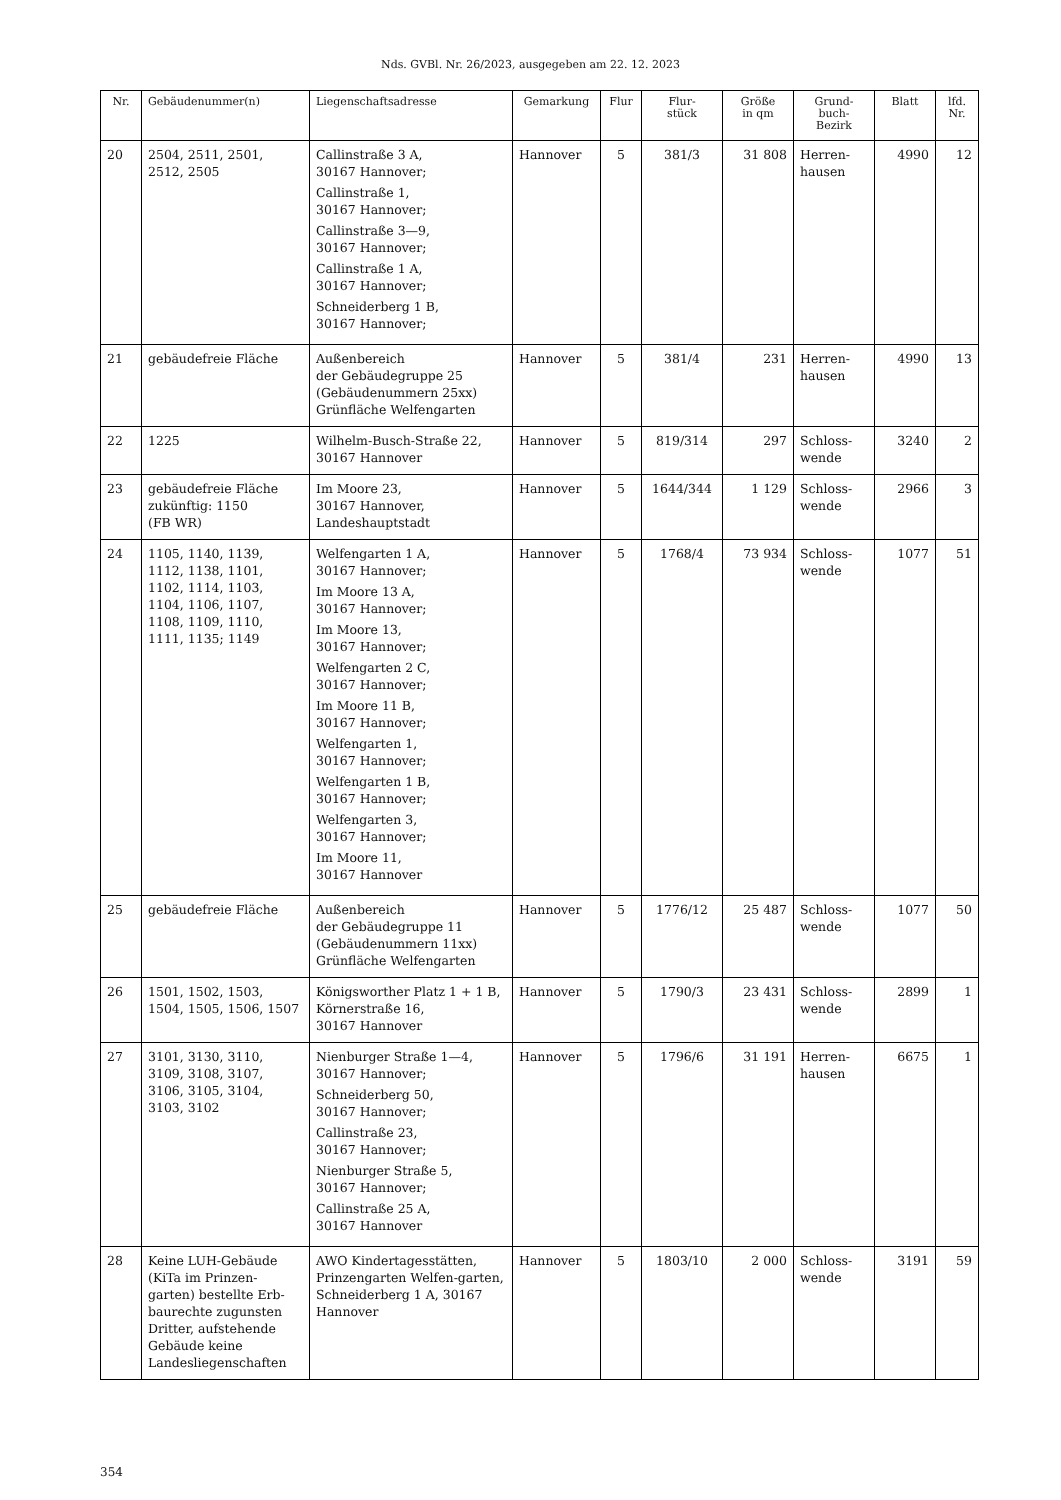Nds. GVBl. Nr. 26/2023, ausgegeben am 22. 12. 2023
| Nr. | Gebäudenummer(n) | Liegenschaftsadresse | Gemarkung | Flur | Flur- stück | Größe in qm | Grund- buch- Bezirk | Blatt | lfd. Nr. |
| --- | --- | --- | --- | --- | --- | --- | --- | --- | --- |
| 20 | 2504, 2511, 2501, 2512, 2505 | Callinstraße 3 A, 30167 Hannover; Callinstraße 1, 30167 Hannover; Callinstraße 3—9, 30167 Hannover; Callinstraße 1 A, 30167 Hannover; Schneiderberg 1 B, 30167 Hannover; | Hannover | 5 | 381/3 | 31 808 | Herren- hausen | 4990 | 12 |
| 21 | gebäudefreie Fläche | Außenbereich der Gebäudegruppe 25 (Gebäudenummern 25xx) Grünfläche Welfengarten | Hannover | 5 | 381/4 | 231 | Herren- hausen | 4990 | 13 |
| 22 | 1225 | Wilhelm-Busch-Straße 22, 30167 Hannover | Hannover | 5 | 819/314 | 297 | Schloss- wende | 3240 | 2 |
| 23 | gebäudefreie Fläche zukünftig: 1150 (FB WR) | Im Moore 23, 30167 Hannover, Landeshauptstadt | Hannover | 5 | 1644/344 | 1 129 | Schloss- wende | 2966 | 3 |
| 24 | 1105, 1140, 1139, 1112, 1138, 1101, 1102, 1114, 1103, 1104, 1106, 1107, 1108, 1109, 1110, 1111, 1135; 1149 | Welfengarten 1 A, 30167 Hannover; Im Moore 13 A, 30167 Hannover; Im Moore 13, 30167 Hannover; Welfengarten 2 C, 30167 Hannover; Im Moore 11 B, 30167 Hannover; Welfengarten 1, 30167 Hannover; Welfengarten 1 B, 30167 Hannover; Welfengarten 3, 30167 Hannover; Im Moore 11, 30167 Hannover | Hannover | 5 | 1768/4 | 73 934 | Schloss- wende | 1077 | 51 |
| 25 | gebäudefreie Fläche | Außenbereich der Gebäudegruppe 11 (Gebäudenummern 11xx) Grünfläche Welfengarten | Hannover | 5 | 1776/12 | 25 487 | Schloss- wende | 1077 | 50 |
| 26 | 1501, 1502, 1503, 1504, 1505, 1506, 1507 | Königsworther Platz 1 + 1 B, Körnerstraße 16, 30167 Hannover | Hannover | 5 | 1790/3 | 23 431 | Schloss- wende | 2899 | 1 |
| 27 | 3101, 3130, 3110, 3109, 3108, 3107, 3106, 3105, 3104, 3103, 3102 | Nienburger Straße 1—4, 30167 Hannover; Schneiderberg 50, 30167 Hannover; Callinstraße 23, 30167 Hannover; Nienburger Straße 5, 30167 Hannover; Callinstraße 25 A, 30167 Hannover | Hannover | 5 | 1796/6 | 31 191 | Herren- hausen | 6675 | 1 |
| 28 | Keine LUH-Gebäude (KiTa im Prinzen-garten) bestellte Erb-baurechte zugunsten Dritter, aufstehende Gebäude keine Landesliegenschaften | AWO Kindertagesstätten, Prinzengarten Welfen-garten, Schneiderberg 1 A, 30167 Hannover | Hannover | 5 | 1803/10 | 2 000 | Schloss- wende | 3191 | 59 |
354